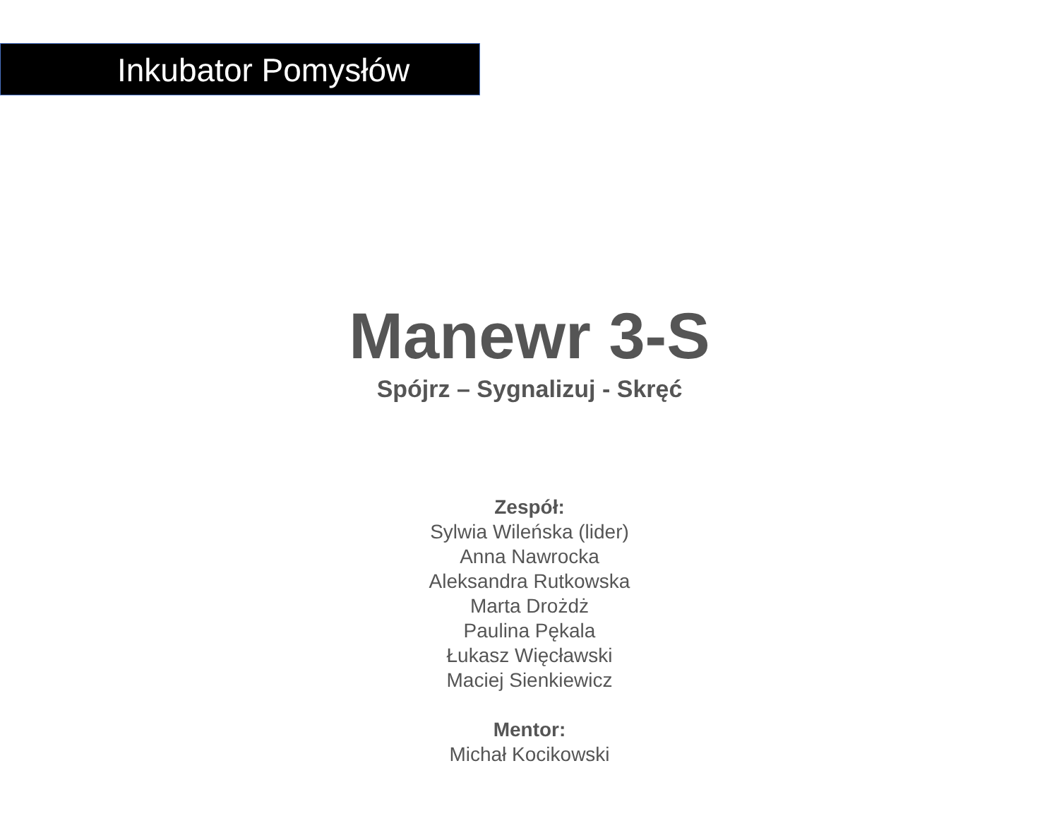Inkubator Pomysłów
Manewr 3-S
Spójrz – Sygnalizuj - Skręć
Zespół:
Sylwia Wileńska (lider)
Anna Nawrocka
Aleksandra Rutkowska
Marta Drożdż
Paulina Pękala
Łukasz Więcławski
Maciej Sienkiewicz
Mentor:
Michał Kocikowski